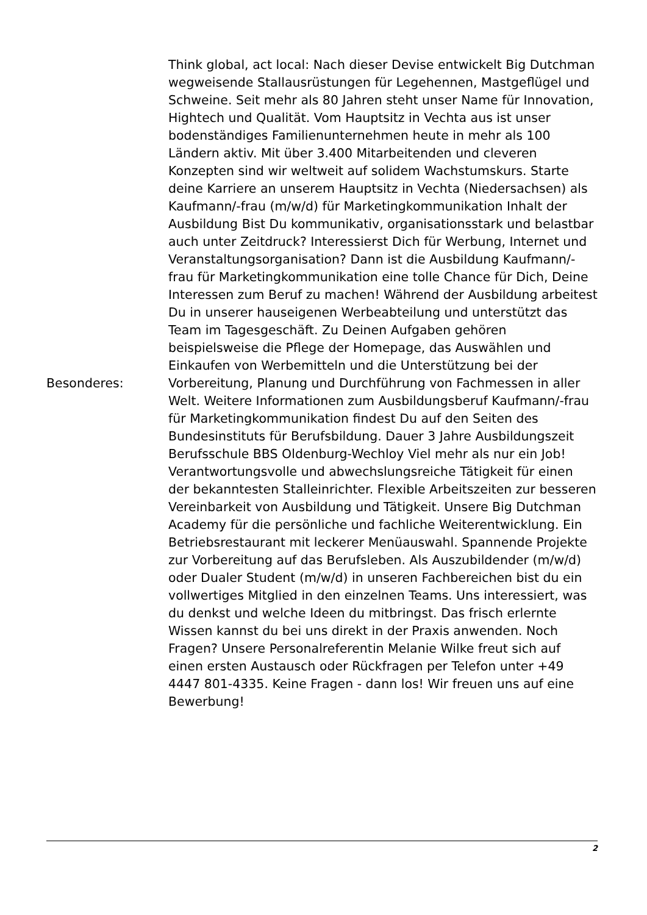| Besonderes: | Think global, act local: Nach dieser Devise entwickelt Big Dutchman wegweisende Stallausrüstungen für Legehennen, Mastgeflügel und Schweine. Seit mehr als 80 Jahren steht unser Name für Innovation, Hightech und Qualität. Vom Hauptsitz in Vechta aus ist unser bodenständiges Familienunternehmen heute in mehr als 100 Ländern aktiv. Mit über 3.400 Mitarbeitenden und cleveren Konzepten sind wir weltweit auf solidem Wachstumskurs. Starte deine Karriere an unserem Hauptsitz in Vechta (Niedersachsen) als Kaufmann/-frau (m/w/d) für Marketingkommunikation Inhalt der Ausbildung Bist Du kommunikativ, organisationsstark und belastbar auch unter Zeitdruck? Interessierst Dich für Werbung, Internet und Veranstaltungsorganisation? Dann ist die Ausbildung Kaufmann/-frau für Marketingkommunikation eine tolle Chance für Dich, Deine Interessen zum Beruf zu machen! Während der Ausbildung arbeitest Du in unserer hauseigenen Werbeabteilung und unterstützt das Team im Tagesgeschäft. Zu Deinen Aufgaben gehören beispielsweise die Pflege der Homepage, das Auswählen und Einkaufen von Werbemitteln und die Unterstützung bei der Vorbereitung, Planung und Durchführung von Fachmessen in aller Welt. Weitere Informationen zum Ausbildungsberuf Kaufmann/-frau für Marketingkommunikation findest Du auf den Seiten des Bundesinstituts für Berufsbildung. Dauer 3 Jahre Ausbildungszeit Berufsschule BBS Oldenburg-Wechloy Viel mehr als nur ein Job! Verantwortungsvolle und abwechslungsreiche Tätigkeit für einen der bekanntesten Stalleinrichter. Flexible Arbeitszeiten zur besseren Vereinbarkeit von Ausbildung und Tätigkeit. Unsere Big Dutchman Academy für die persönliche und fachliche Weiterentwicklung. Ein Betriebsrestaurant mit leckerer Menüauswahl. Spannende Projekte zur Vorbereitung auf das Berufsleben. Als Auszubildender (m/w/d) oder Dualer Student (m/w/d) in unseren Fachbereichen bist du ein vollwertiges Mitglied in den einzelnen Teams. Uns interessiert, was du denkst und welche Ideen du mitbringst. Das frisch erlernte Wissen kannst du bei uns direkt in der Praxis anwenden. Noch Fragen? Unsere Personalreferentin Melanie Wilke freut sich auf einen ersten Austausch oder Rückfragen per Telefon unter +49 4447 801-4335. Keine Fragen - dann los! Wir freuen uns auf eine Bewerbung! |
2